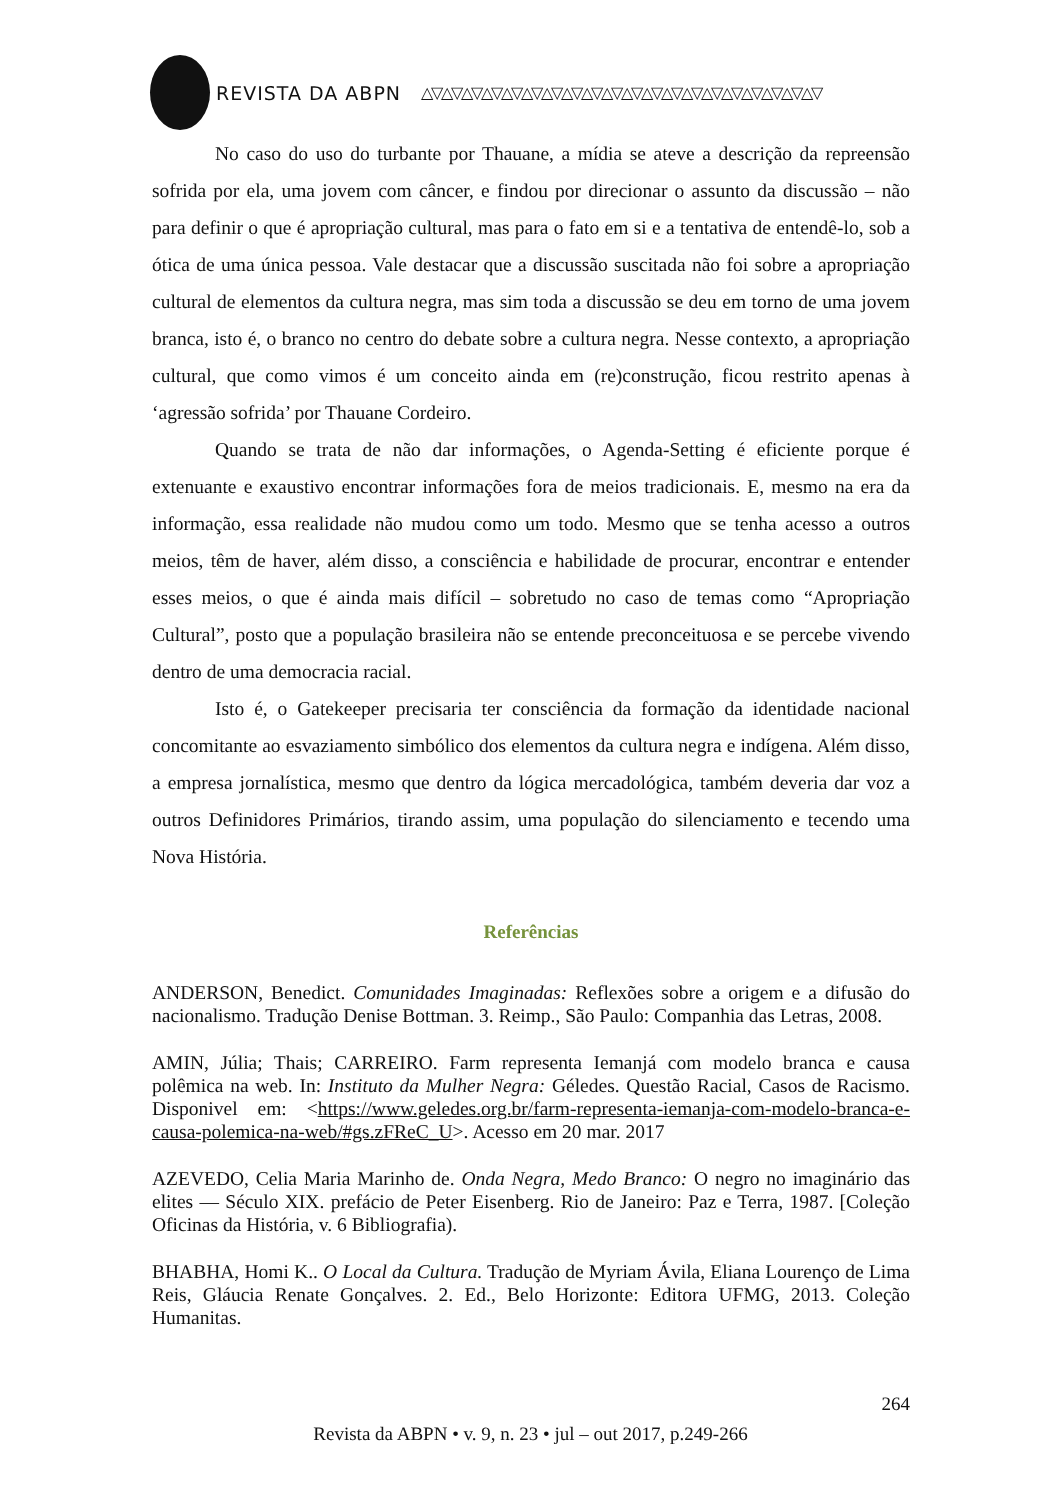REVISTA DA ABPN △▽△▽△▽△▽△▽△▽△▽△▽△▽△▽△▽△▽△▽△▽△▽△▽△▽△▽△▽△▽
No caso do uso do turbante por Thauane, a mídia se ateve a descrição da repreensão sofrida por ela, uma jovem com câncer, e findou por direcionar o assunto da discussão – não para definir o que é apropriação cultural, mas para o fato em si e a tentativa de entendê-lo, sob a ótica de uma única pessoa. Vale destacar que a discussão suscitada não foi sobre a apropriação cultural de elementos da cultura negra, mas sim toda a discussão se deu em torno de uma jovem branca, isto é, o branco no centro do debate sobre a cultura negra. Nesse contexto, a apropriação cultural, que como vimos é um conceito ainda em (re)construção, ficou restrito apenas à ‘agressão sofrida’ por Thauane Cordeiro.
Quando se trata de não dar informações, o Agenda-Setting é eficiente porque é extenuante e exaustivo encontrar informações fora de meios tradicionais. E, mesmo na era da informação, essa realidade não mudou como um todo. Mesmo que se tenha acesso a outros meios, têm de haver, além disso, a consciência e habilidade de procurar, encontrar e entender esses meios, o que é ainda mais difícil – sobretudo no caso de temas como “Apropriação Cultural”, posto que a população brasileira não se entende preconceituosa e se percebe vivendo dentro de uma democracia racial.
Isto é, o Gatekeeper precisaria ter consciência da formação da identidade nacional concomitante ao esvaziamento simbólico dos elementos da cultura negra e indígena. Além disso, a empresa jornalística, mesmo que dentro da lógica mercadológica, também deveria dar voz a outros Definidores Primários, tirando assim, uma população do silenciamento e tecendo uma Nova História.
Referências
ANDERSON, Benedict. Comunidades Imaginadas: Reflexões sobre a origem e a difusão do nacionalismo. Tradução Denise Bottman. 3. Reimp., São Paulo: Companhia das Letras, 2008.
AMIN, Júlia; Thais; CARREIRO. Farm representa Iemanjá com modelo branca e causa polêmica na web. In: Instituto da Mulher Negra: Géledes. Questão Racial, Casos de Racismo. Disponivel em: <https://www.geledes.org.br/farm-representa-iemanja-com-modelo-branca-e-causa-polemica-na-web/#gs.zFReC_U>. Acesso em 20 mar. 2017
AZEVEDO, Celia Maria Marinho de. Onda Negra, Medo Branco: O negro no imaginário das elites — Século XIX. prefácio de Peter Eisenberg. Rio de Janeiro: Paz e Terra, 1987. [Coleção Oficinas da História, v. 6 Bibliografia).
BHABHA, Homi K.. O Local da Cultura. Tradução de Myriam Ávila, Eliana Lourenço de Lima Reis, Gláucia Renate Gonçalves. 2. Ed., Belo Horizonte: Editora UFMG, 2013. Coleção Humanitas.
264
Revista da ABPN • v. 9, n. 23 • jul – out 2017, p.249-266